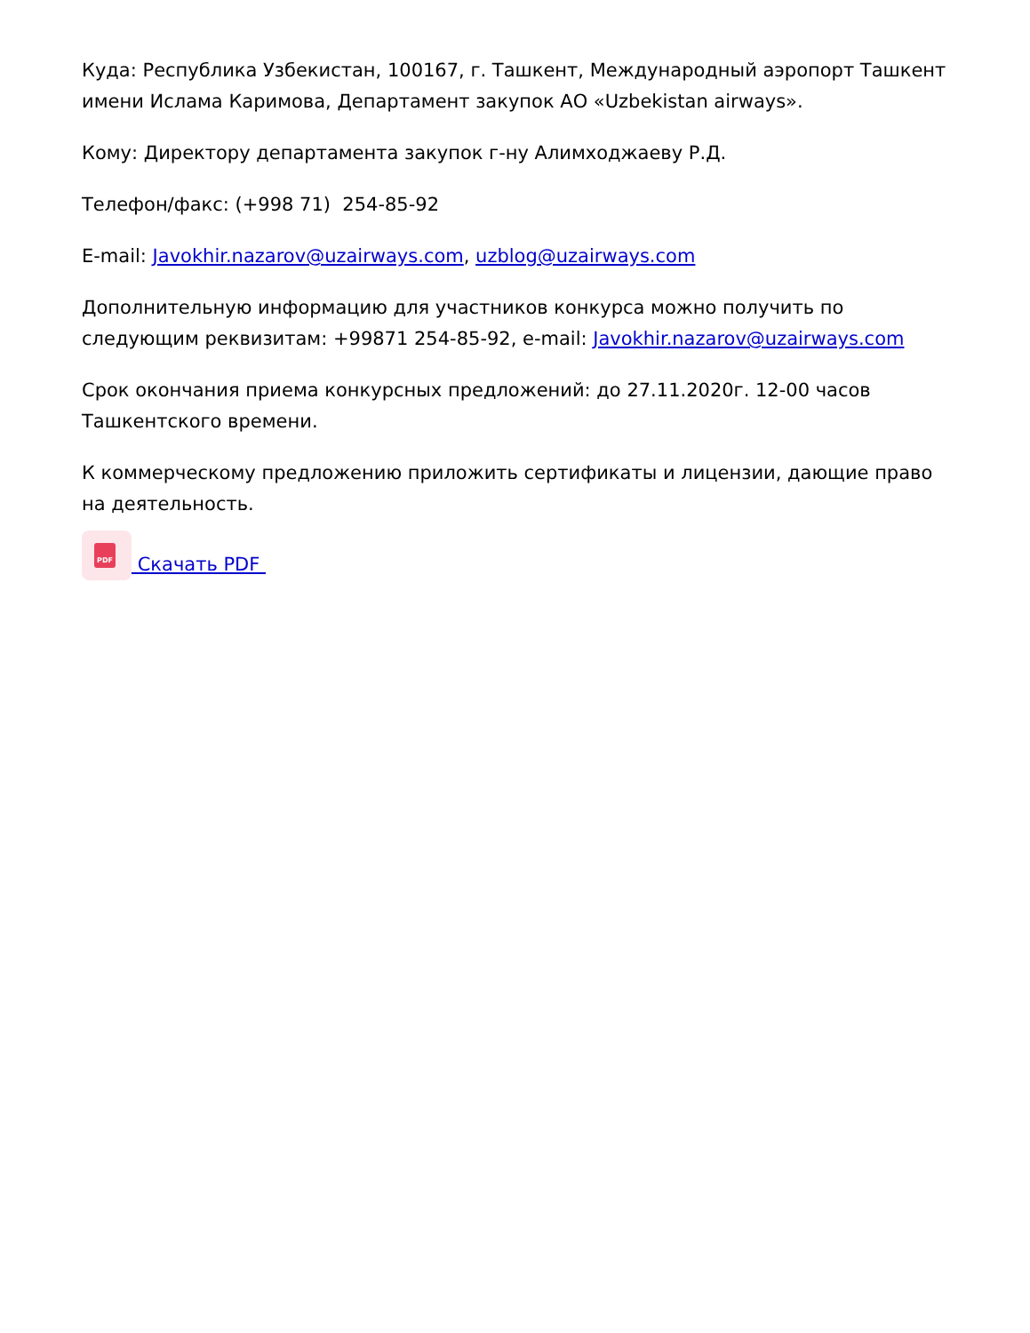Куда: Республика Узбекистан, 100167, г. Ташкент, Международный аэропорт Ташкент имени Ислама Каримова, Департамент закупок АО «Uzbekistan airways».
Кому: Директору департамента закупок г-ну Алимходжаеву Р.Д.
Телефон/факс: (+998 71) 254-85-92
E-mail: Javokhir.nazarov@uzairways.com, uzblog@uzairways.com
Дополнительную информацию для участников конкурса можно получить по следующим реквизитам: +99871 254-85-92, e-mail: Javokhir.nazarov@uzairways.com
Срок окончания приема конкурсных предложений: до 27.11.2020г. 12-00 часов Ташкентского времени.
К коммерческому предложению приложить сертификаты и лицензии, дающие право на деятельность.
PDF Скачать PDF